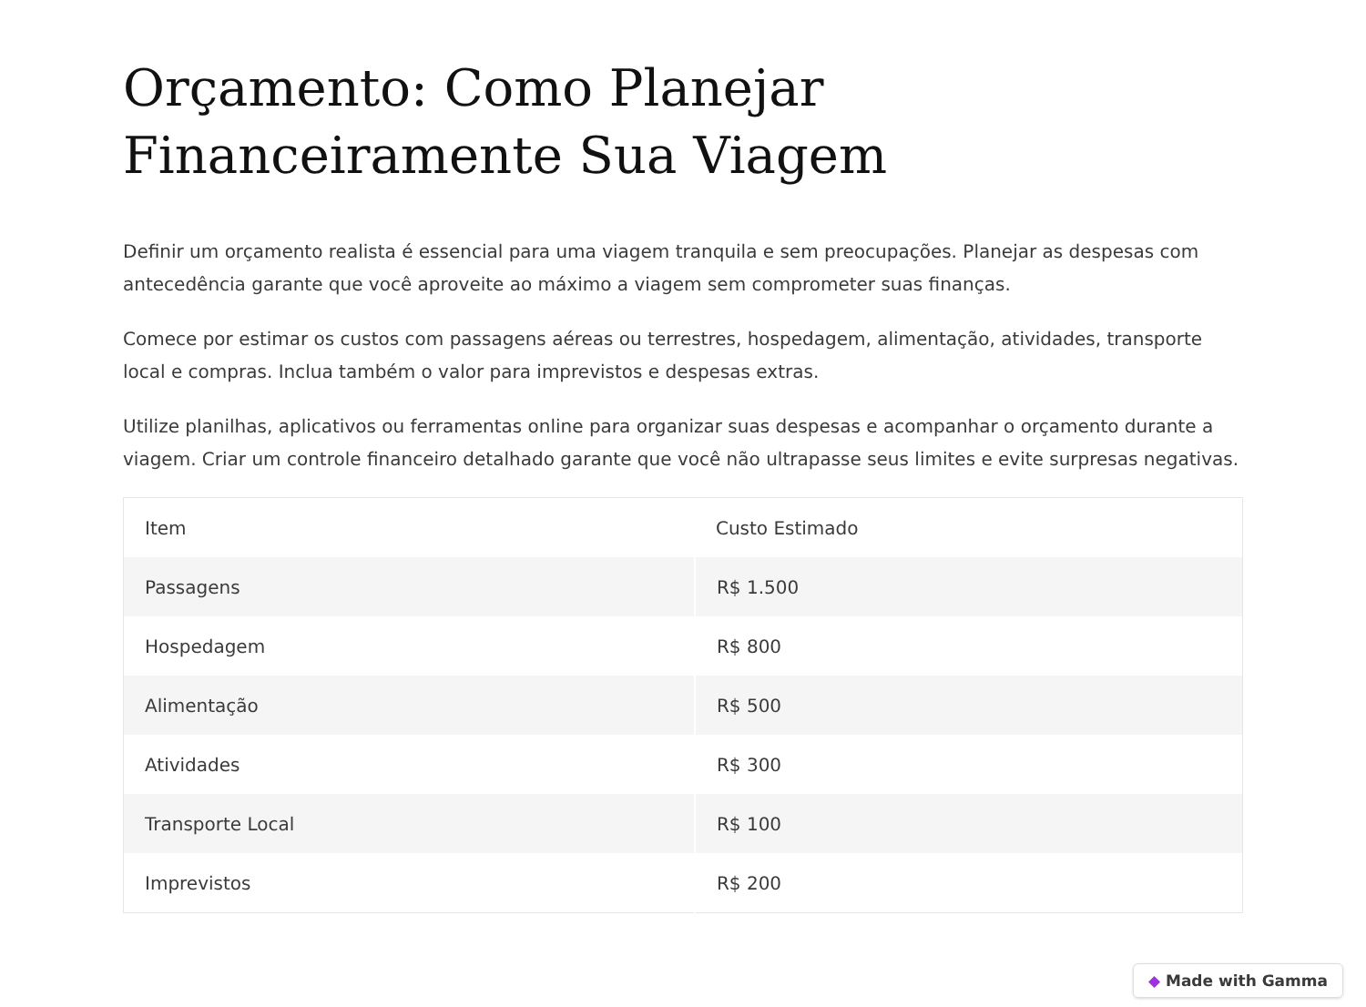Orçamento: Como Planejar Financeiramente Sua Viagem
Definir um orçamento realista é essencial para uma viagem tranquila e sem preocupações. Planejar as despesas com antecedência garante que você aproveite ao máximo a viagem sem comprometer suas finanças.
Comece por estimar os custos com passagens aéreas ou terrestres, hospedagem, alimentação, atividades, transporte local e compras. Inclua também o valor para imprevistos e despesas extras.
Utilize planilhas, aplicativos ou ferramentas online para organizar suas despesas e acompanhar o orçamento durante a viagem. Criar um controle financeiro detalhado garante que você não ultrapasse seus limites e evite surpresas negativas.
| Item | Custo Estimado |
| --- | --- |
| Passagens | R$ 1.500 |
| Hospedagem | R$ 800 |
| Alimentação | R$ 500 |
| Atividades | R$ 300 |
| Transporte Local | R$ 100 |
| Imprevistos | R$ 200 |
◆ Made with Gamma